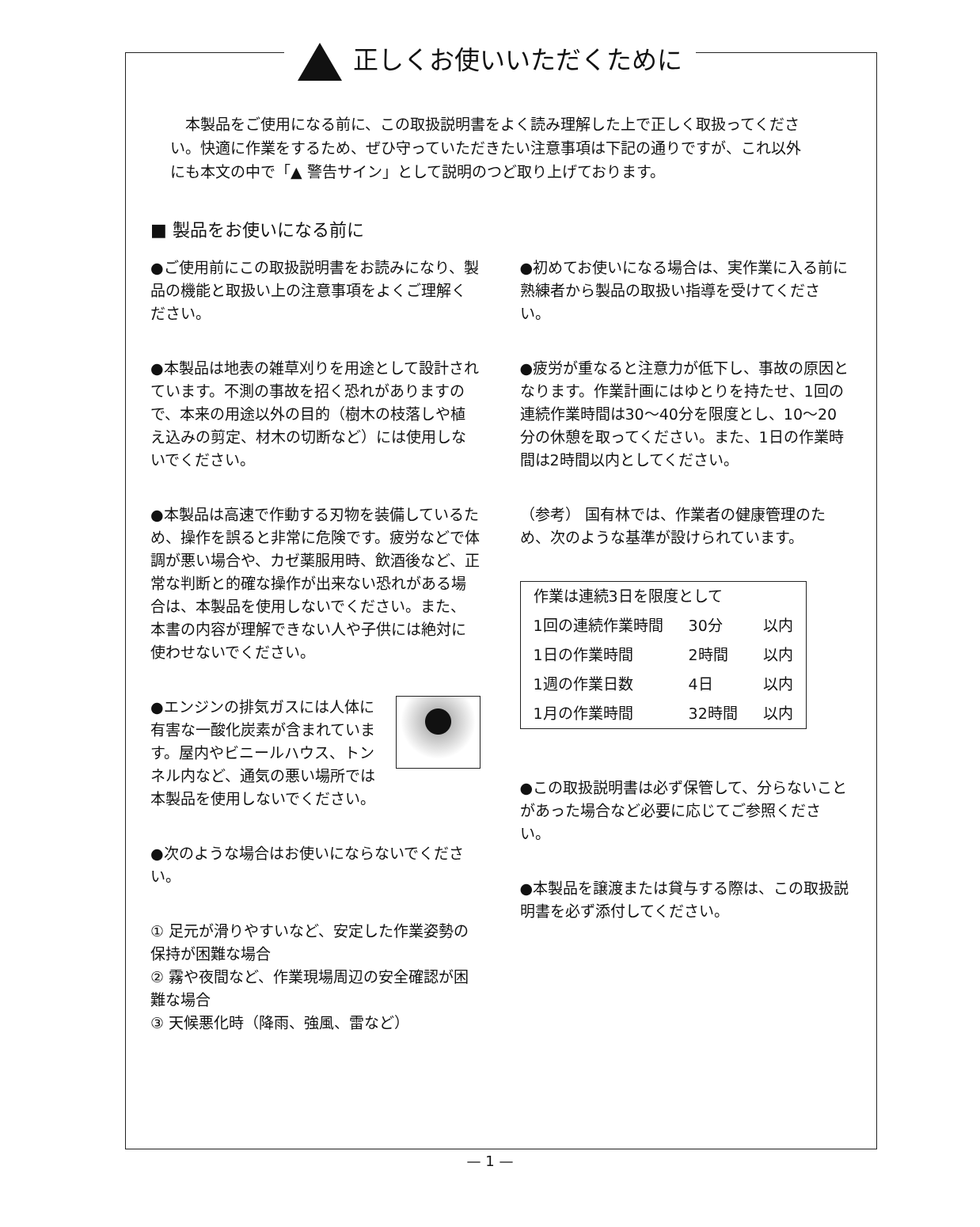正しくお使いいただくために
本製品をご使用になる前に、この取扱説明書をよく読み理解した上で正しく取扱ってください。快適に作業をするため、ぜひ守っていただきたい注意事項は下記の通りですが、これ以外にも本文の中で「▲ 警告サイン」として説明のつど取り上げております。
■ 製品をお使いになる前に
●ご使用前にこの取扱説明書をお読みになり、製品の機能と取扱い上の注意事項をよくご理解ください。
●本製品は地表の雑草刈りを用途として設計されています。不測の事故を招く恐れがありますので、本来の用途以外の目的（樹木の枝落しや植え込みの剪定、材木の切断など）には使用しないでください。
●本製品は高速で作動する刃物を装備しているため、操作を誤ると非常に危険です。疲労などで体調が悪い場合や、カゼ薬服用時、飲酒後など、正常な判断と的確な操作が出来ない恐れがある場合は、本製品を使用しないでください。また、本書の内容が理解できない人や子供には絶対に使わせないでください。
●エンジンの排気ガスには人体に有害な一酸化炭素が含まれています。屋内やビニールハウス、トンネル内など、通気の悪い場所では本製品を使用しないでください。
●次のような場合はお使いにならないでください。
① 足元が滑りやすいなど、安定した作業姿勢の保持が困難な場合
② 霧や夜間など、作業現場周辺の安全確認が困難な場合
③ 天候悪化時（降雨、強風、雷など）
●初めてお使いになる場合は、実作業に入る前に熟練者から製品の取扱い指導を受けてください。
●疲労が重なると注意力が低下し、事故の原因となります。作業計画にはゆとりを持たせ、1回の連続作業時間は30～40分を限度とし、10～20分の休憩を取ってください。また、1日の作業時間は2時間以内としてください。
（参考） 国有林では、作業者の健康管理のため、次のような基準が設けられています。
| 作業は連続3日を限度として | | |
| 1回の連続作業時間 | 30分 | 以内 |
| 1日の作業時間 | 2時間 | 以内 |
| 1週の作業日数 | 4日 | 以内 |
| 1月の作業時間 | 32時間 | 以内 |
●この取扱説明書は必ず保管して、分らないことがあった場合など必要に応じてご参照ください。
●本製品を譲渡または貸与する際は、この取扱説明書を必ず添付してください。
— 1 —